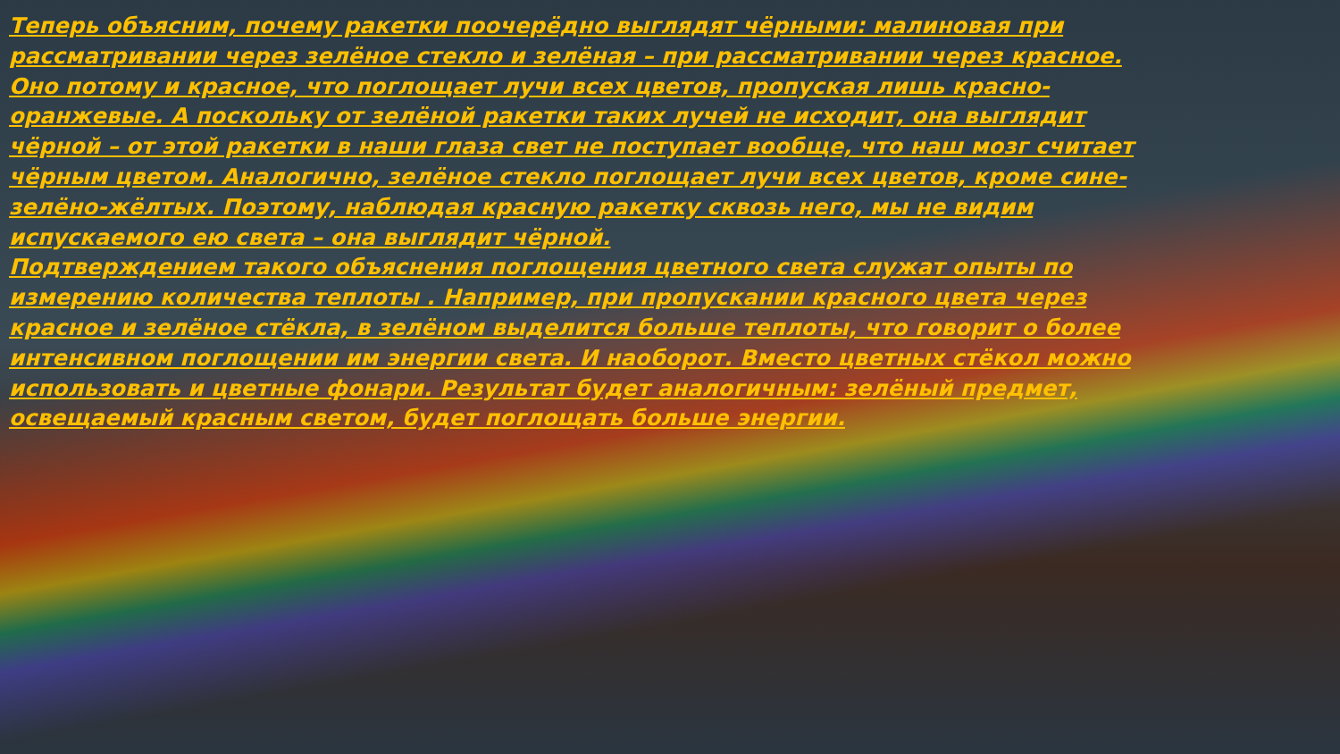Теперь объясним, почему ракетки поочерёдно выглядят чёрными: малиновая при рассматривании через зелёное стекло и зелёная – при рассматривании через красное. Оно потому и красное, что поглощает лучи всех цветов, пропуская лишь красно-оранжевые. А поскольку от зелёной ракетки таких лучей не исходит, она выглядит чёрной – от этой ракетки в наши глаза свет не поступает вообще, что наш мозг считает чёрным цветом. Аналогично, зелёное стекло поглощает лучи всех цветов, кроме сине-зелёно-жёлтых. Поэтому, наблюдая красную ракетку сквозь него, мы не видим испускаемого ею света – она выглядит чёрной.
Подтверждением такого объяснения поглощения цветного света служат опыты по измерению количества теплоты . Например, при пропускании красного цвета через красное и зелёное стёкла, в зелёном выделится больше теплоты, что говорит о более интенсивном поглощении им энергии света. И наоборот. Вместо цветных стёкол можно использовать и цветные фонари. Результат будет аналогичным: зелёный предмет, освещаемый красным светом, будет поглощать больше энергии.